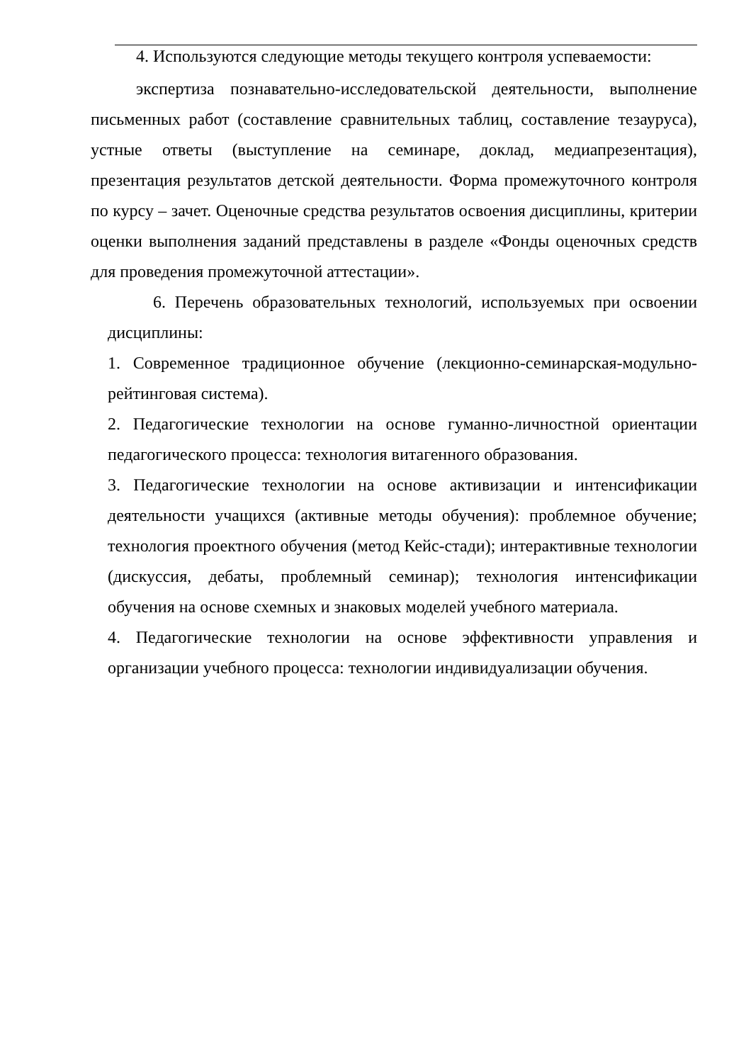4. Используются следующие методы текущего контроля успеваемости:
экспертиза познавательно-исследовательской деятельности, выполнение письменных работ (составление сравнительных таблиц, составление тезауруса), устные ответы (выступление на семинаре, доклад, медиапрезентация), презентация результатов детской деятельности. Форма промежуточного контроля по курсу – зачет. Оценочные средства результатов освоения дисциплины, критерии оценки выполнения заданий представлены в разделе «Фонды оценочных средств для проведения промежуточной аттестации».
6. Перечень образовательных технологий, используемых при освоении дисциплины:
1. Современное традиционное обучение (лекционно-семинарская-модульно-рейтинговая система).
2. Педагогические технологии на основе гуманно-личностной ориентации педагогического процесса: технология витагенного образования.
3. Педагогические технологии на основе активизации и интенсификации деятельности учащихся (активные методы обучения): проблемное обучение; технология проектного обучения (метод Кейс-стади); интерактивные технологии (дискуссия, дебаты, проблемный семинар); технология интенсификации обучения на основе схемных и знаковых моделей учебного материала.
4. Педагогические технологии на основе эффективности управления и организации учебного процесса: технологии индивидуализации обучения.